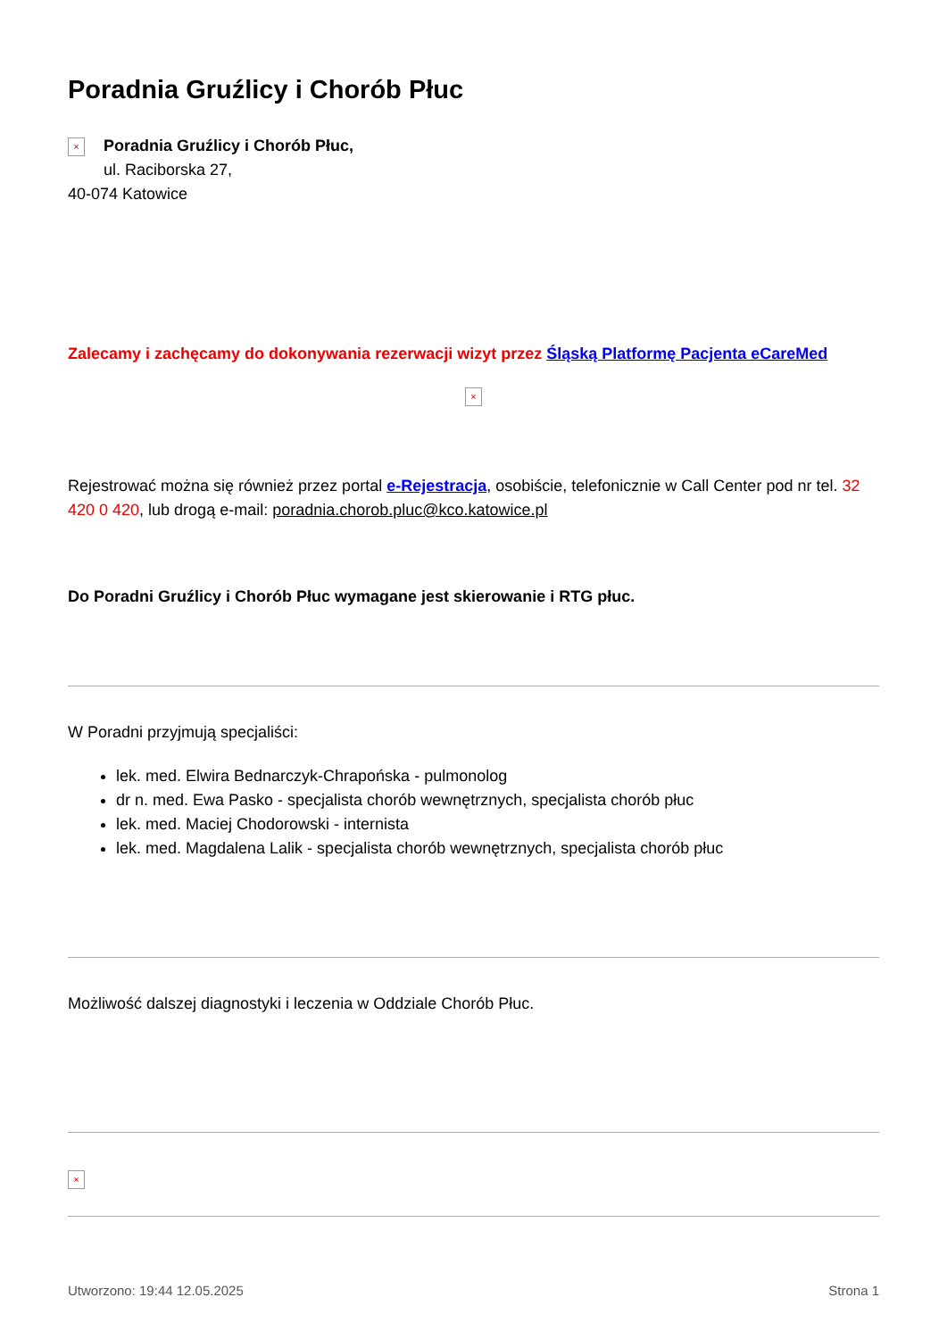Poradnia Gruźlicy i Chorób Płuc
×
Poradnia Gruźlicy i Chorób Płuc,
ul. Raciborska 27,
40-074 Katowice
Zalecamy i zachęcamy do dokonywania rezerwacji wizyt przez Śląską Platformę Pacjenta eCareMed
×
Rejestrować można się również przez portal e-Rejestracja, osobiście, telefonicznie w Call Center pod nr tel. 32 420 0 420, lub drogą e-mail: poradnia.chorob.pluc@kco.katowice.pl
Do Poradni Gruźlicy i Chorób Płuc wymagane jest skierowanie i RTG płuc.
W Poradni przyjmują specjaliści:
lek. med. Elwira Bednarczyk-Chrapońska - pulmonolog
dr n. med. Ewa Pasko - specjalista chorób wewnętrznych, specjalista chorób płuc
lek. med. Maciej Chodorowski - internista
lek. med. Magdalena Lalik - specjalista chorób wewnętrznych, specjalista chorób płuc
Możliwość dalszej diagnostyki i leczenia w Oddziale Chorób Płuc.
×
Utworzono: 19:44 12.05.2025 Strona 1